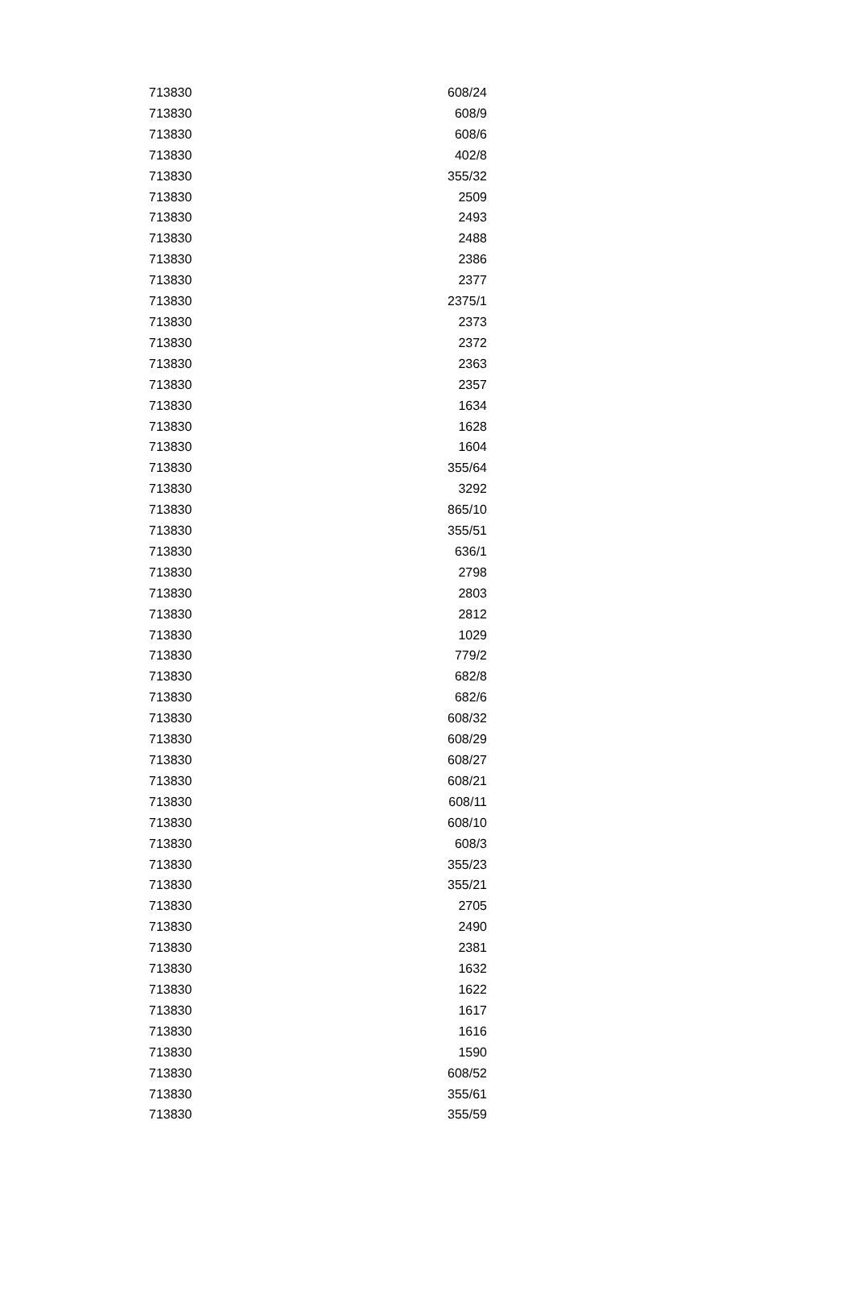| 713830 | 608/24 |
| 713830 | 608/9 |
| 713830 | 608/6 |
| 713830 | 402/8 |
| 713830 | 355/32 |
| 713830 | 2509 |
| 713830 | 2493 |
| 713830 | 2488 |
| 713830 | 2386 |
| 713830 | 2377 |
| 713830 | 2375/1 |
| 713830 | 2373 |
| 713830 | 2372 |
| 713830 | 2363 |
| 713830 | 2357 |
| 713830 | 1634 |
| 713830 | 1628 |
| 713830 | 1604 |
| 713830 | 355/64 |
| 713830 | 3292 |
| 713830 | 865/10 |
| 713830 | 355/51 |
| 713830 | 636/1 |
| 713830 | 2798 |
| 713830 | 2803 |
| 713830 | 2812 |
| 713830 | 1029 |
| 713830 | 779/2 |
| 713830 | 682/8 |
| 713830 | 682/6 |
| 713830 | 608/32 |
| 713830 | 608/29 |
| 713830 | 608/27 |
| 713830 | 608/21 |
| 713830 | 608/11 |
| 713830 | 608/10 |
| 713830 | 608/3 |
| 713830 | 355/23 |
| 713830 | 355/21 |
| 713830 | 2705 |
| 713830 | 2490 |
| 713830 | 2381 |
| 713830 | 1632 |
| 713830 | 1622 |
| 713830 | 1617 |
| 713830 | 1616 |
| 713830 | 1590 |
| 713830 | 608/52 |
| 713830 | 355/61 |
| 713830 | 355/59 |